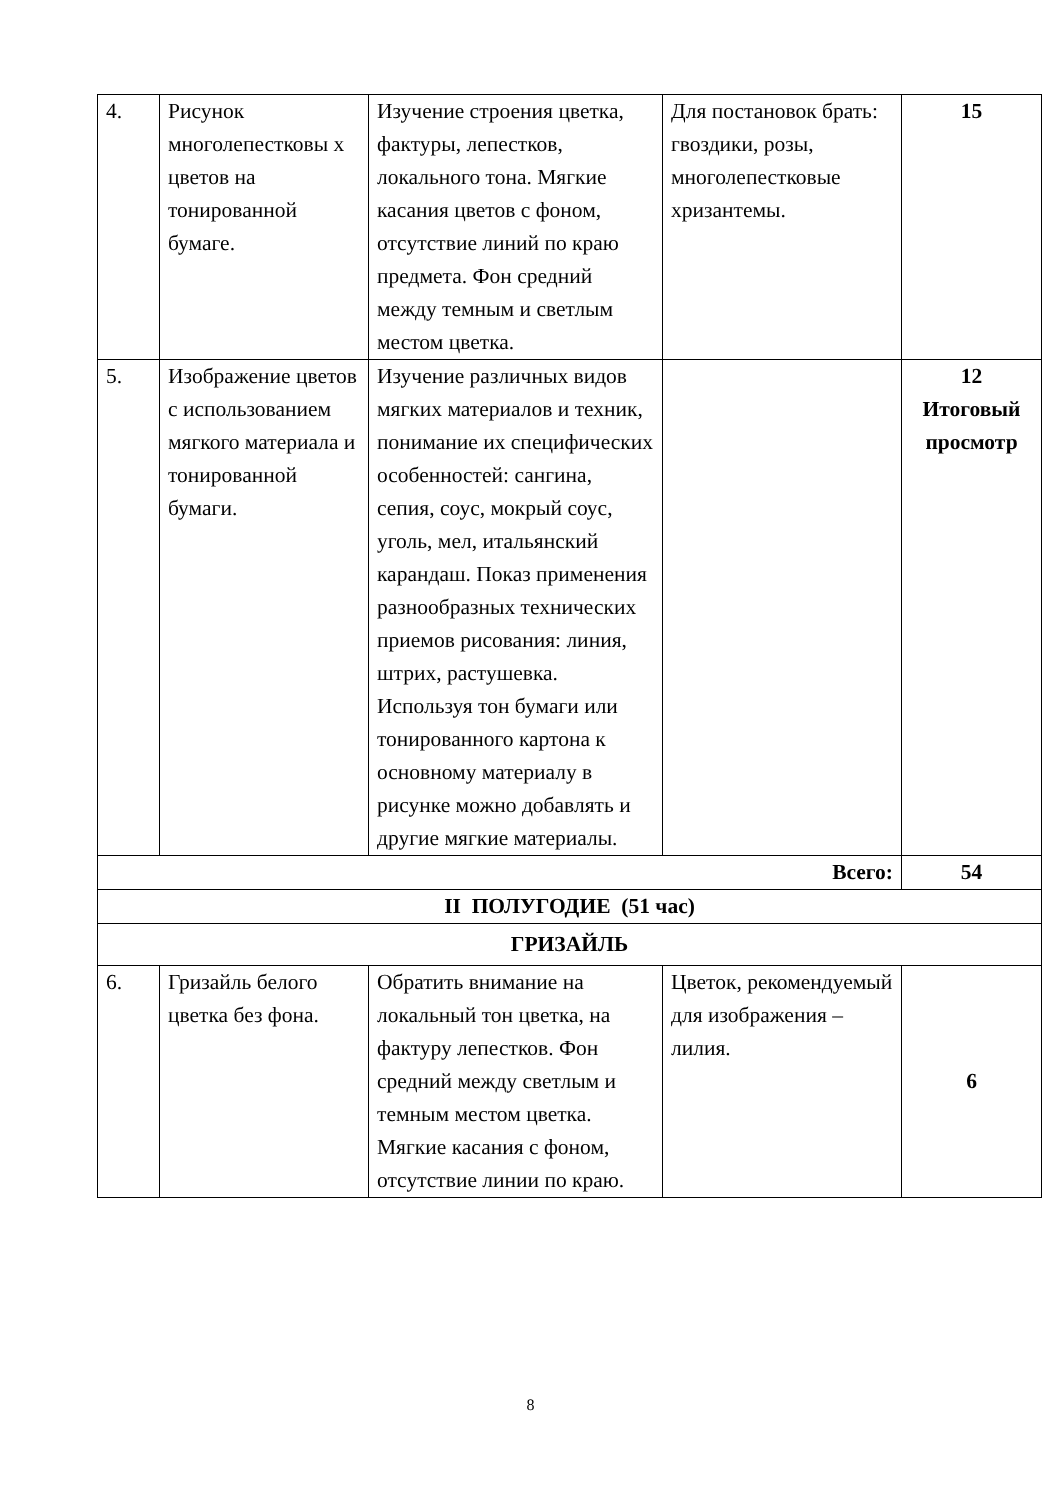| 4. | Рисунок многолепестковы х цветов на тонированной бумаге. | Изучение строения цветка, фактуры, лепестков, локального тона. Мягкие касания цветов с фоном, отсутствие линий по краю предмета. Фон средний между темным и светлым местом цветка. | Для постановок брать: гвоздики, розы, многолепестковые хризантемы. | 15 |
| 5. | Изображение цветов с использованием мягкого материала и тонированной бумаги. | Изучение различных видов мягких материалов и техник, понимание их специфических особенностей: сангина, сепия, соус, мокрый соус, уголь, мел, итальянский карандаш. Показ применения разнообразных технических приемов рисования: линия, штрих, растушевка. Используя тон бумаги или тонированного картона к основному материалу в рисунке можно добавлять и другие мягкие материалы. | | 12 Итоговый просмотр |
| Всего: | | | | 54 |
| II ПОЛУГОДИЕ (51 час) | | | | |
| ГРИЗАЙЛЬ | | | | |
| 6. | Гризайль белого цветка без фона. | Обратить внимание на локальный тон цветка, на фактуру лепестков. Фон средний между светлым и темным местом цветка. Мягкие касания с фоном, отсутствие линии по краю. | Цветок, рекомендуемый для изображения – лилия. | 6 |
8